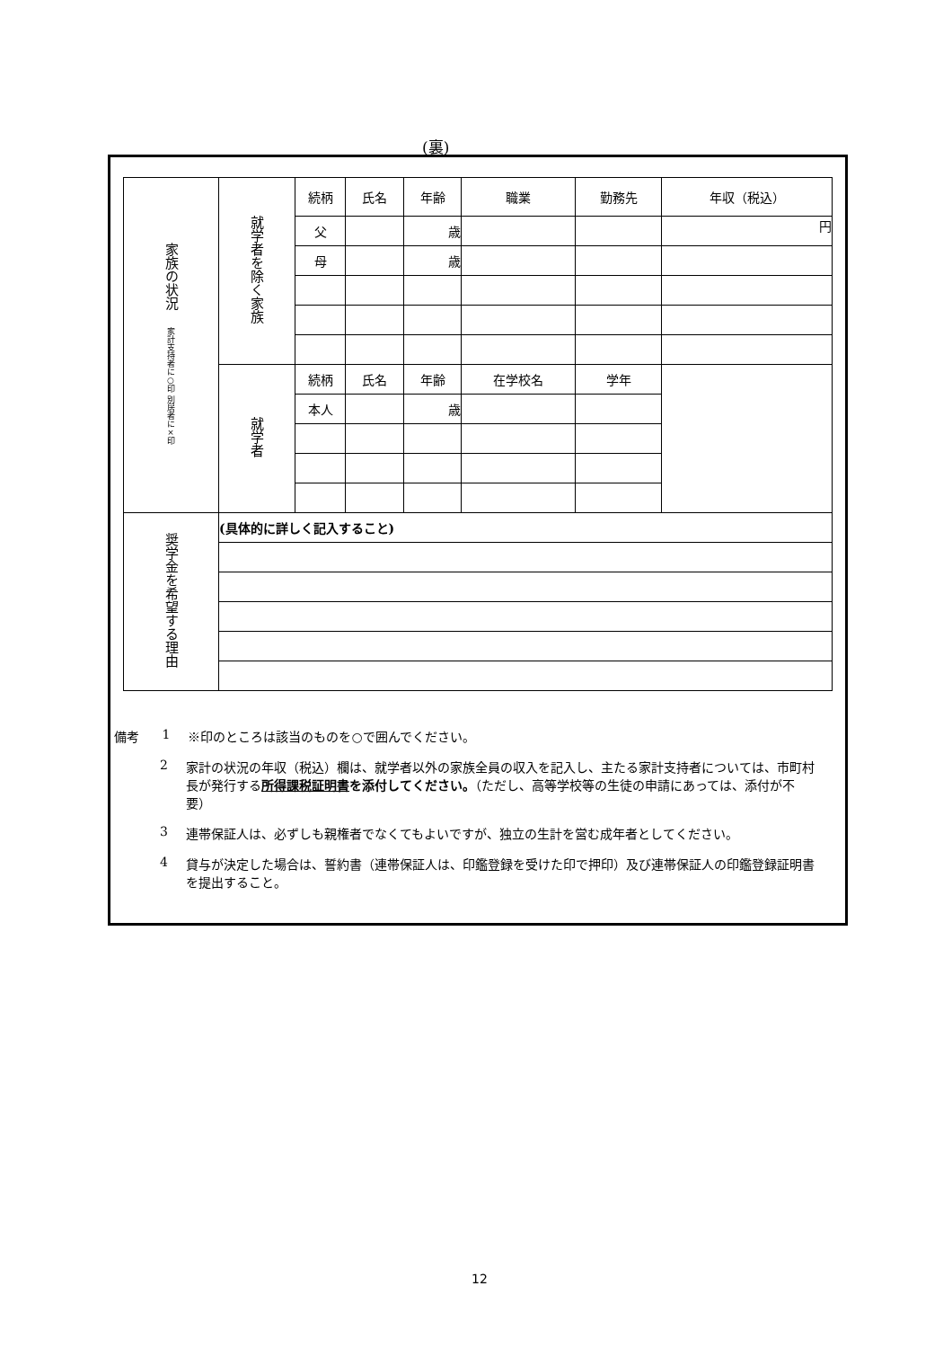(裏)
| 家族の状況 家計支持者に○印 別居者に×印 | 就学者を除く家族 | 続柄 | 氏名 | 年齢 | 職業 | 勤務先 | 年収（税込） |
| | | 父 | | 歳 | | | 円 |
| | | 母 | | 歳 | | | |
| | 就学者 | 続柄 | 氏名 | 年齢 | 在学校名 | 学年 | |
| | | 本人 | | 歳 | | | |
| 奨学金を希望する理由 | (具体的に詳しく記入すること) | | | | | | |
備考 1 ※印のところは該当のものを○で囲んでください。
2 家計の状況の年収（税込）欄は、就学者以外の家族全員の収入を記入し、主たる家計支持者については、市町村長が発行する所得課税証明書を添付してください。（ただし、高等学校等の生徒の申請にあっては、添付が不要）
3 連帯保証人は、必ずしも親権者でなくてもよいですが、独立の生計を営む成年者としてください。
4 貸与が決定した場合は、誓約書（連帯保証人は、印鑑登録を受けた印で押印）及び連帯保証人の印鑑登録証明書を提出すること。
12